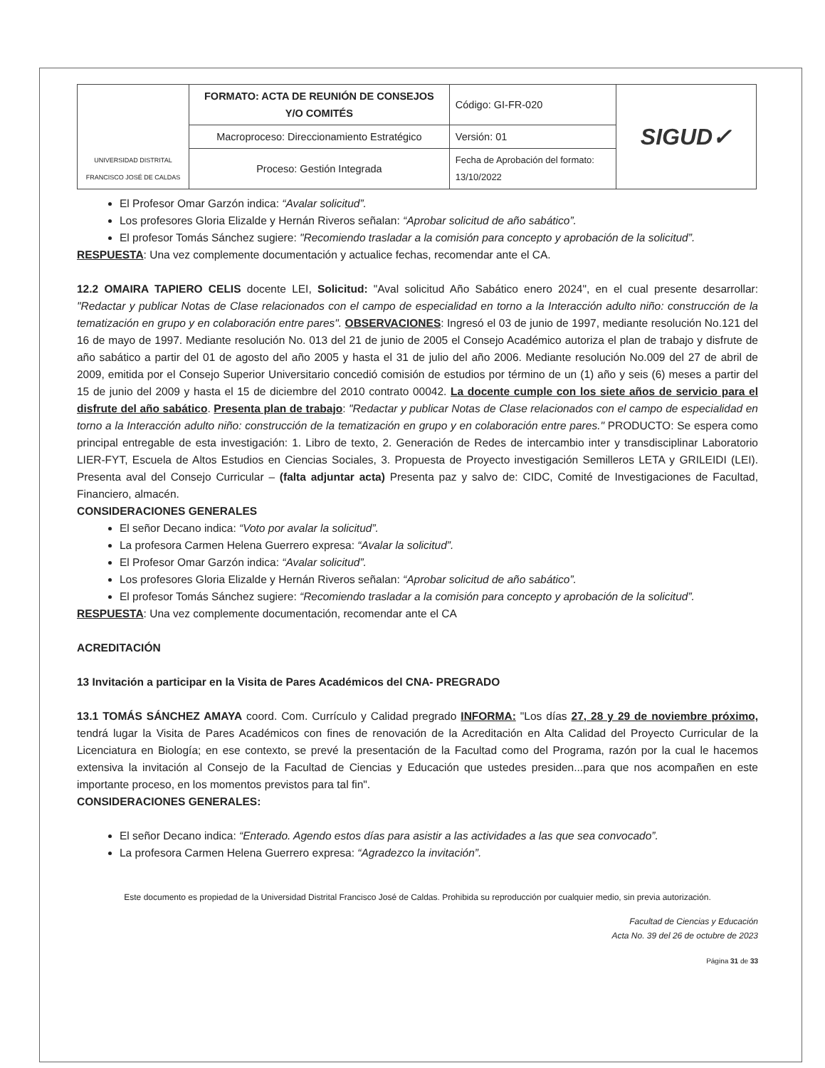| UNIVERSIDAD DISTRITAL FRANCISCO JOSÉ DE CALDAS | FORMATO: ACTA DE REUNIÓN DE CONSEJOS Y/O COMITÉS | Código: GI-FR-020 | SIGUD✓ |
| | Macroproceso: Direccionamiento Estratégico | Versión: 01 | |
| | Proceso: Gestión Integrada | Fecha de Aprobación del formato: 13/10/2022 | |
El Profesor Omar Garzón indica: “Avalar solicitud”.
Los profesores Gloria Elizalde y Hernán Riveros señalan: “Aprobar solicitud de año sabático”.
El profesor Tomás Sánchez sugiere: "Recomiendo trasladar a la comisión para concepto y aprobación de la solicitud”.
RESPUESTA: Una vez complemente documentación y actualice fechas, recomendar ante el CA.
12.2 OMAIRA TAPIERO CELIS docente LEI, Solicitud: "Aval solicitud Año Sabático enero 2024", en el cual presente desarrollar: "Redactar y publicar Notas de Clase relacionados con el campo de especialidad en torno a la Interacción adulto niño: construcción de la tematización en grupo y en colaboración entre pares". OBSERVACIONES: Ingresó el 03 de junio de 1997, mediante resolución No.121 del 16 de mayo de 1997. Mediante resolución No. 013 del 21 de junio de 2005 el Consejo Académico autoriza el plan de trabajo y disfrute de año sabático a partir del 01 de agosto del año 2005 y hasta el 31 de julio del año 2006. Mediante resolución No.009 del 27 de abril de 2009, emitida por el Consejo Superior Universitario concedió comisión de estudios por término de un (1) año y seis (6) meses a partir del 15 de junio del 2009 y hasta el 15 de diciembre del 2010 contrato 00042. La docente cumple con los siete años de servicio para el disfrute del año sabático. Presenta plan de trabajo: "Redactar y publicar Notas de Clase relacionados con el campo de especialidad en torno a la Interacción adulto niño: construcción de la tematización en grupo y en colaboración entre pares." PRODUCTO: Se espera como principal entregable de esta investigación: 1. Libro de texto, 2. Generación de Redes de intercambio inter y transdisciplinar Laboratorio LIER-FYT, Escuela de Altos Estudios en Ciencias Sociales, 3. Propuesta de Proyecto investigación Semilleros LETA y GRILEIDI (LEI). Presenta aval del Consejo Curricular – (falta adjuntar acta) Presenta paz y salvo de: CIDC, Comité de Investigaciones de Facultad, Financiero, almacén.
CONSIDERACIONES GENERALES
El señor Decano indica: “Voto por avalar la solicitud”.
La profesora Carmen Helena Guerrero expresa: “Avalar la solicitud”.
El Profesor Omar Garzón indica: “Avalar solicitud”.
Los profesores Gloria Elizalde y Hernán Riveros señalan: “Aprobar solicitud de año sabático”.
El profesor Tomás Sánchez sugiere: “Recomiendo trasladar a la comisión para concepto y aprobación de la solicitud”.
RESPUESTA: Una vez complemente documentación, recomendar ante el CA
ACREDITACIÓN
13 Invitación a participar en la Visita de Pares Académicos del CNA- PREGRADO
13.1 TOMÁS SÁNCHEZ AMAYA coord. Com. Currículo y Calidad pregrado INFORMA: "Los días 27, 28 y 29 de noviembre próximo, tendrá lugar la Visita de Pares Académicos con fines de renovación de la Acreditación en Alta Calidad del Proyecto Curricular de la Licenciatura en Biología; en ese contexto, se prevé la presentación de la Facultad como del Programa, razón por la cual le hacemos extensiva la invitación al Consejo de la Facultad de Ciencias y Educación que ustedes presiden...para que nos acompañen en este importante proceso, en los momentos previstos para tal fin".
CONSIDERACIONES GENERALES:
El señor Decano indica: “Enterado. Agendo estos días para asistir a las actividades a las que sea convocado”.
La profesora Carmen Helena Guerrero expresa: “Agradezco la invitación”.
Este documento es propiedad de la Universidad Distrital Francisco José de Caldas. Prohibida su reproducción por cualquier medio, sin previa autorización.
Facultad de Ciencias y Educación
Acta No. 39 del 26 de octubre de 2023
Página 31 de 33